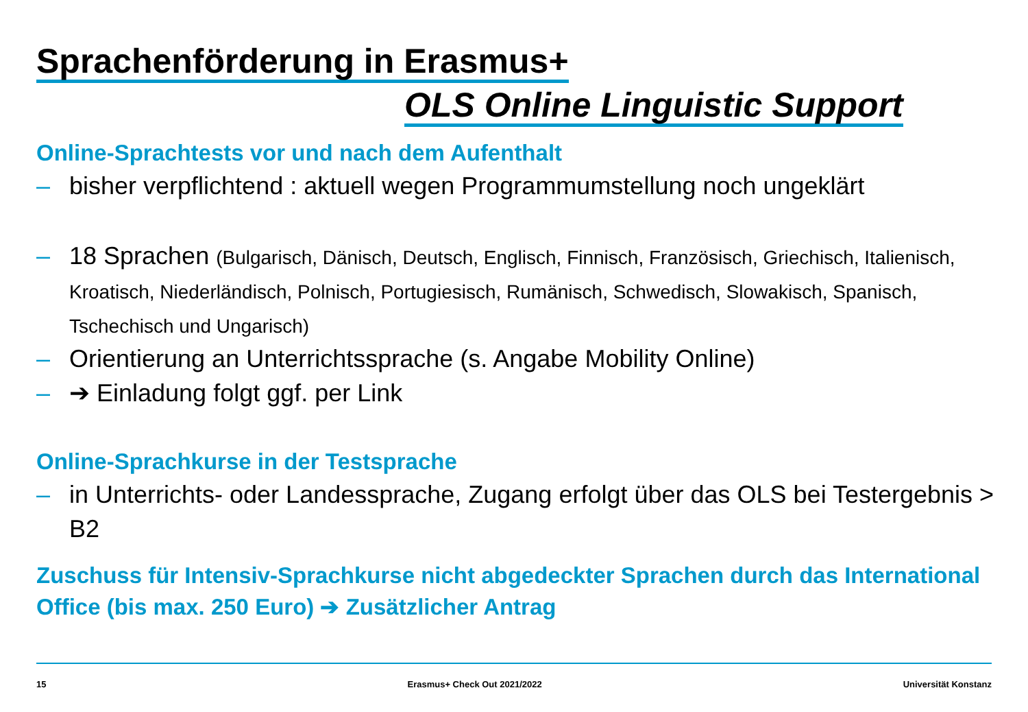Sprachenförderung in Erasmus+
OLS Online Linguistic Support
Online-Sprachtests vor und nach dem Aufenthalt
– bisher verpflichtend : aktuell wegen Programmumstellung noch ungeklärt
– 18 Sprachen (Bulgarisch, Dänisch, Deutsch, Englisch, Finnisch, Französisch, Griechisch, Italienisch, Kroatisch, Niederländisch, Polnisch, Portugiesisch, Rumänisch, Schwedisch, Slowakisch, Spanisch, Tschechisch und Ungarisch)
– Orientierung an Unterrichtssprache (s. Angabe Mobility Online)
– ➔ Einladung folgt ggf. per Link
Online-Sprachkurse in der Testsprache
– in Unterrichts- oder Landessprache, Zugang erfolgt über das OLS bei Testergebnis > B2
Zuschuss für Intensiv-Sprachkurse nicht abgedeckter Sprachen durch das International Office (bis max. 250 Euro) ➔ Zusätzlicher Antrag
15 Erasmus+ Check Out 2021/2022 Universität Konstanz